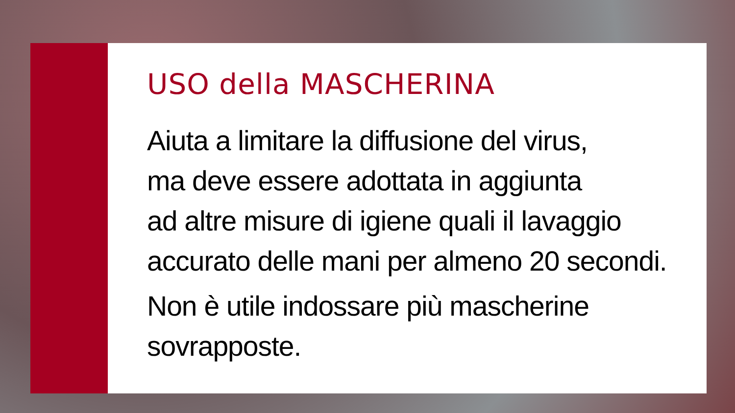USO della MASCHERINA
Aiuta a limitare la diffusione del virus,
ma deve essere adottata in aggiunta
ad altre misure di igiene quali il lavaggio
accurato delle mani per almeno 20 secondi.
Non è utile indossare più mascherine
sovrapposte.